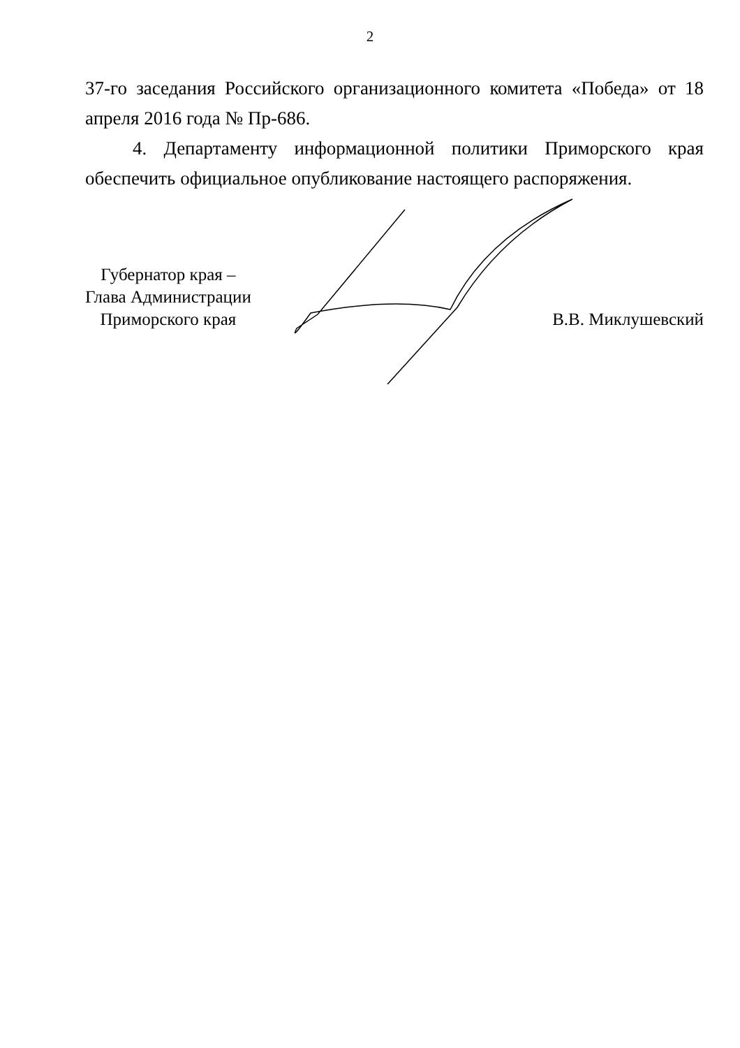2
37-го заседания Российского организационного комитета «Победа» от 18 апреля 2016 года № Пр-686.
4. Департаменту информационной политики Приморского края обеспечить официальное опубликование настоящего распоряжения.
Губернатор края –
Глава Администрации
Приморского края
В.В. Миклушевский